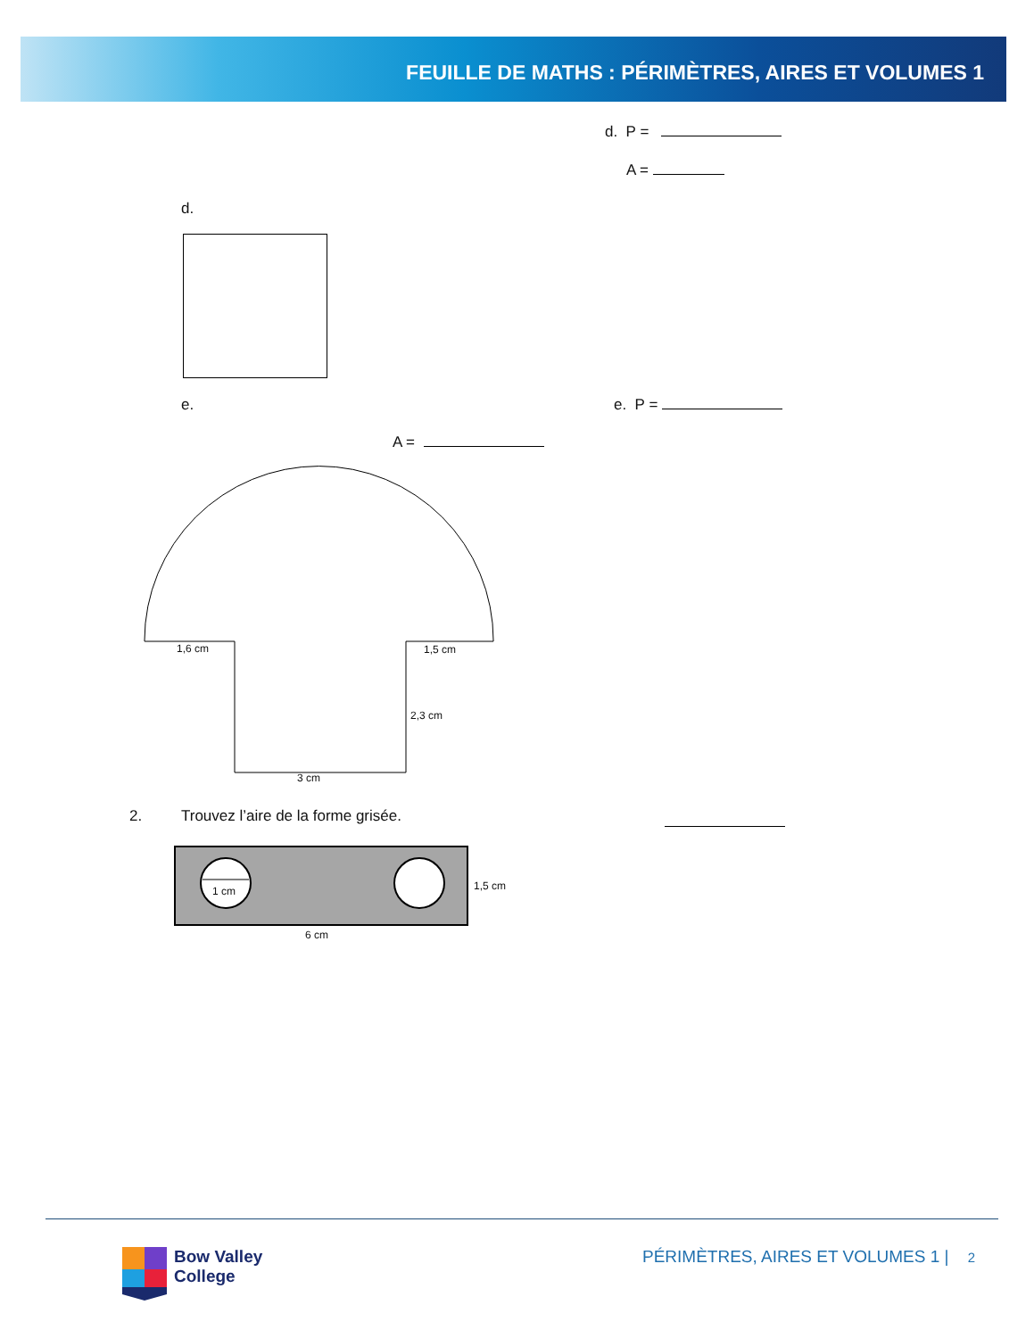FEUILLE DE MATHS : PÉRIMÈTRES, AIRES ET VOLUMES 1
d. P =
A =
d.
e. e. P =
A =
1,6 cm 1,5 cm
2,3 cm
3 cm
2.
Trouvez l’aire de la forme grisée.
1 cm 1,5 cm
6 cm
Bow Valley
College
PÉRIMÈTRES, AIRES ET VOLUMES 1 | 2